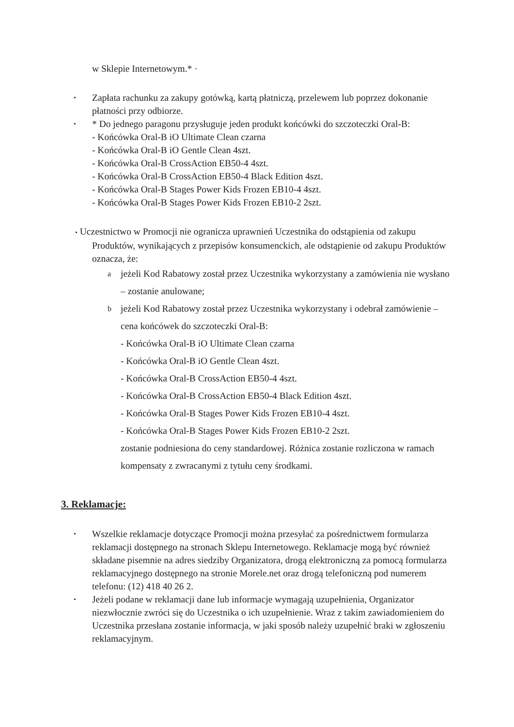w Sklepie Internetowym.* ·
•
Zapłata rachunku za zakupy gotówką, kartą płatniczą, przelewem lub poprzez dokonanie płatności przy odbiorze.
•
* Do jednego paragonu przysługuje jeden produkt końcówki do szczoteczki Oral-B:
- Końcówka Oral-B iO Ultimate Clean czarna
- Końcówka Oral-B iO Gentle Clean 4szt.
- Końcówka Oral-B CrossAction EB50-4 4szt.
- Końcówka Oral-B CrossAction EB50-4 Black Edition 4szt.
- Końcówka Oral-B Stages Power Kids Frozen EB10-4 4szt.
- Końcówka Oral-B Stages Power Kids Frozen EB10-2 2szt.
• Uczestnictwo w Promocji nie ogranicza uprawnień Uczestnika do odstąpienia od zakupu
Produktów, wynikających z przepisów konsumenckich, ale odstąpienie od zakupu Produktów oznacza, że:
a
jeżeli Kod Rabatowy został przez Uczestnika wykorzystany a zamówienia nie wysłano – zostanie anulowane;
b
jeżeli Kod Rabatowy został przez Uczestnika wykorzystany i odebrał zamówienie – cena końcówek do szczoteczki Oral-B:
- Końcówka Oral-B iO Ultimate Clean czarna
- Końcówka Oral-B iO Gentle Clean 4szt.
- Końcówka Oral-B CrossAction EB50-4 4szt.
- Końcówka Oral-B CrossAction EB50-4 Black Edition 4szt.
- Końcówka Oral-B Stages Power Kids Frozen EB10-4 4szt.
- Końcówka Oral-B Stages Power Kids Frozen EB10-2 2szt.
zostanie podniesiona do ceny standardowej. Różnica zostanie rozliczona w ramach kompensaty z zwracanymi z tytułu ceny środkami.
3. Reklamacje:
•
Wszelkie reklamacje dotyczące Promocji można przesyłać za pośrednictwem formularza reklamacji dostępnego na stronach Sklepu Internetowego. Reklamacje mogą być również składane pisemnie na adres siedziby Organizatora, drogą elektroniczną za pomocą formularza reklamacyjnego dostępnego na stronie Morele.net oraz drogą telefoniczną pod numerem telefonu: (12) 418 40 26 2.
•
Jeżeli podane w reklamacji dane lub informacje wymagają uzupełnienia, Organizator niezwłocznie zwróci się do Uczestnika o ich uzupełnienie. Wraz z takim zawiadomieniem do Uczestnika przesłana zostanie informacja, w jaki sposób należy uzupełnić braki w zgłoszeniu reklamacyjnym.